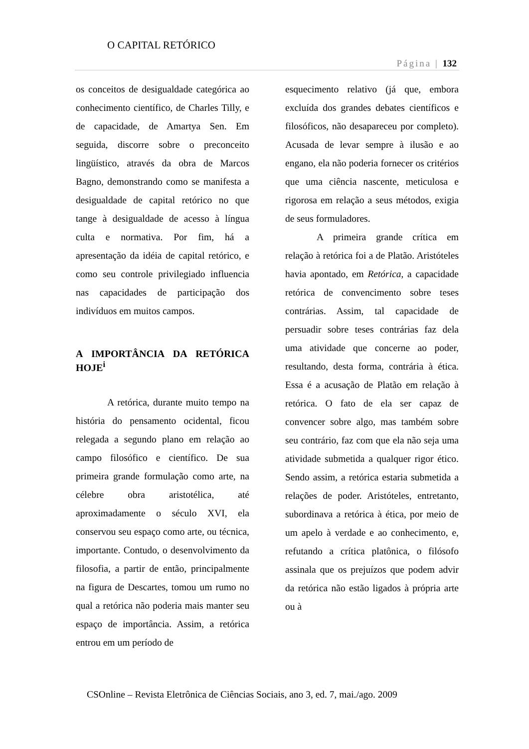O CAPITAL RETÓRICO
Página | 132
os conceitos de desigualdade categórica ao conhecimento científico, de Charles Tilly, e de capacidade, de Amartya Sen. Em seguida, discorre sobre o preconceito lingüístico, através da obra de Marcos Bagno, demonstrando como se manifesta a desigualdade de capital retórico no que tange à desigualdade de acesso à língua culta e normativa. Por fim, há a apresentação da idéia de capital retórico, e como seu controle privilegiado influencia nas capacidades de participação dos indivíduos em muitos campos.
A IMPORTÂNCIA DA RETÓRICA HOJE<sup>i</sup>
A retórica, durante muito tempo na história do pensamento ocidental, ficou relegada a segundo plano em relação ao campo filosófico e científico. De sua primeira grande formulação como arte, na célebre obra aristotélica, até aproximadamente o século XVI, ela conservou seu espaço como arte, ou técnica, importante. Contudo, o desenvolvimento da filosofia, a partir de então, principalmente na figura de Descartes, tomou um rumo no qual a retórica não poderia mais manter seu espaço de importância. Assim, a retórica entrou em um período de
esquecimento relativo (já que, embora excluída dos grandes debates científicos e filosóficos, não desapareceu por completo). Acusada de levar sempre à ilusão e ao engano, ela não poderia fornecer os critérios que uma ciência nascente, meticulosa e rigorosa em relação a seus métodos, exigia de seus formuladores.
A primeira grande crítica em relação à retórica foi a de Platão. Aristóteles havia apontado, em Retórica, a capacidade retórica de convencimento sobre teses contrárias. Assim, tal capacidade de persuadir sobre teses contrárias faz dela uma atividade que concerne ao poder, resultando, desta forma, contrária à ética. Essa é a acusação de Platão em relação à retórica. O fato de ela ser capaz de convencer sobre algo, mas também sobre seu contrário, faz com que ela não seja uma atividade submetida a qualquer rigor ético. Sendo assim, a retórica estaria submetida a relações de poder. Aristóteles, entretanto, subordinava a retórica à ética, por meio de um apelo à verdade e ao conhecimento, e, refutando a crítica platônica, o filósofo assinala que os prejuízos que podem advir da retórica não estão ligados à própria arte ou à
CSOnline – Revista Eletrônica de Ciências Sociais, ano 3, ed. 7, mai./ago. 2009